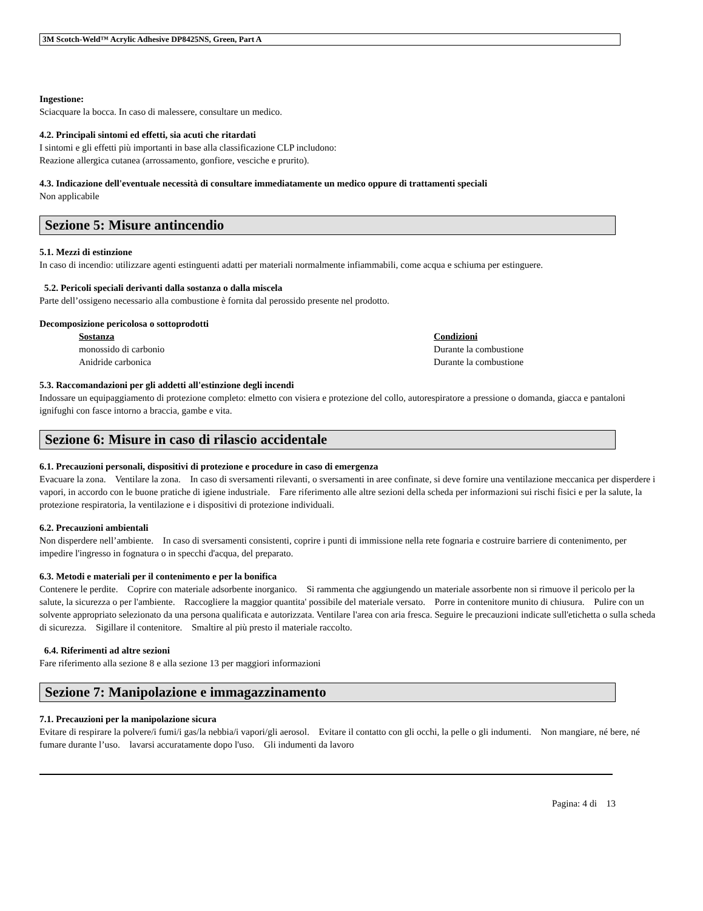3M Scotch-Weld™ Acrylic Adhesive DP8425NS, Green, Part A
Ingestione:
Sciacquare la bocca. In caso di malessere, consultare un medico.
4.2. Principali sintomi ed effetti, sia acuti che ritardati
I sintomi e gli effetti più importanti in base alla classificazione CLP includono:
Reazione allergica cutanea (arrossamento, gonfiore, vesciche e prurito).
4.3. Indicazione dell'eventuale necessità di consultare immediatamente un medico oppure di trattamenti speciali
Non applicabile
Sezione 5: Misure antincendio
5.1. Mezzi di estinzione
In caso di incendio: utilizzare agenti estinguenti adatti per materiali normalmente infiammabili, come acqua e schiuma per estinguere.
5.2. Pericoli speciali derivanti dalla sostanza o dalla miscela
Parte dell’ossigeno necessario alla combustione è fornita dal perossido presente nel prodotto.
Decomposizione pericolosa o sottoprodotti
| Sostanza | Condizioni |
| --- | --- |
| monossido di carbonio | Durante la combustione |
| Anidride carbonica | Durante la combustione |
5.3. Raccomandazioni per gli addetti all'estinzione degli incendi
Indossare un equipaggiamento di protezione completo: elmetto con visiera e protezione del collo, autorespiratore a pressione o domanda, giacca e pantaloni ignifughi con fasce intorno a braccia, gambe e vita.
Sezione 6: Misure in caso di rilascio accidentale
6.1. Precauzioni personali, dispositivi di protezione e procedure in caso di emergenza
Evacuare la zona. Ventilare la zona. In caso di sversamenti rilevanti, o sversamenti in aree confinate, si deve fornire una ventilazione meccanica per disperdere i vapori, in accordo con le buone pratiche di igiene industriale. Fare riferimento alle altre sezioni della scheda per informazioni sui rischi fisici e per la salute, la protezione respiratoria, la ventilazione e i dispositivi di protezione individuali.
6.2. Precauzioni ambientali
Non disperdere nell’ambiente. In caso di sversamenti consistenti, coprire i punti di immissione nella rete fognaria e costruire barriere di contenimento, per impedire l'ingresso in fognatura o in specchi d'acqua, del preparato.
6.3. Metodi e materiali per il contenimento e per la bonifica
Contenere le perdite. Coprire con materiale adsorbente inorganico. Si rammenta che aggiungendo un materiale assorbente non si rimuove il pericolo per la salute, la sicurezza o per l'ambiente. Raccogliere la maggior quantita' possibile del materiale versato. Porre in contenitore munito di chiusura. Pulire con un solvente appropriato selezionato da una persona qualificata e autorizzata. Ventilare l'area con aria fresca. Seguire le precauzioni indicate sull'etichetta o sulla scheda di sicurezza. Sigillare il contenitore. Smaltire al più presto il materiale raccolto.
6.4. Riferimenti ad altre sezioni
Fare riferimento alla sezione 8 e alla sezione 13 per maggiori informazioni
Sezione 7: Manipolazione e immagazzinamento
7.1. Precauzioni per la manipolazione sicura
Evitare di respirare la polvere/i fumi/i gas/la nebbia/i vapori/gli aerosol. Evitare il contatto con gli occhi, la pelle o gli indumenti. Non mangiare, né bere, né fumare durante l’uso. lavarsi accuratamente dopo l'uso. Gli indumenti da lavoro
Pagina: 4 di 13